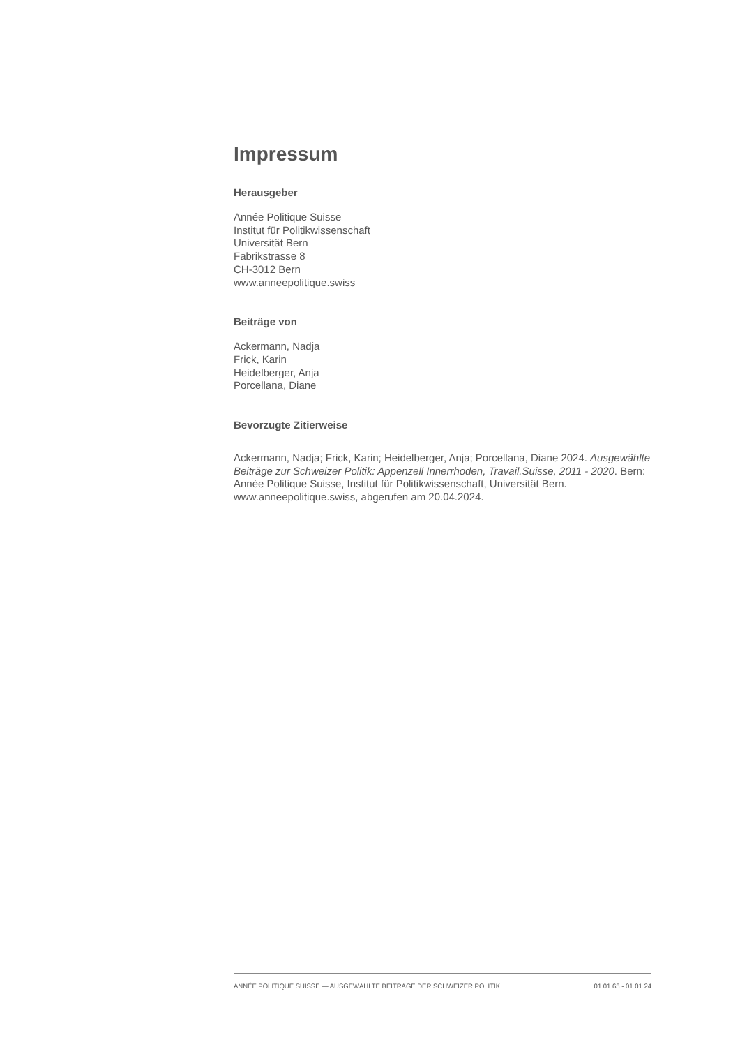Impressum
Herausgeber
Année Politique Suisse
Institut für Politikwissenschaft
Universität Bern
Fabrikstrasse 8
CH-3012 Bern
www.anneepolitique.swiss
Beiträge von
Ackermann, Nadja
Frick, Karin
Heidelberger, Anja
Porcellana, Diane
Bevorzugte Zitierweise
Ackermann, Nadja; Frick, Karin; Heidelberger, Anja; Porcellana, Diane 2024. Ausgewählte Beiträge zur Schweizer Politik: Appenzell Innerrhoden, Travail.Suisse, 2011 - 2020. Bern: Année Politique Suisse, Institut für Politikwissenschaft, Universität Bern. www.anneepolitique.swiss, abgerufen am 20.04.2024.
ANNÉE POLITIQUE SUISSE — AUSGEWÄHLTE BEITRÄGE DER SCHWEIZER POLITIK 01.01.65 - 01.01.24